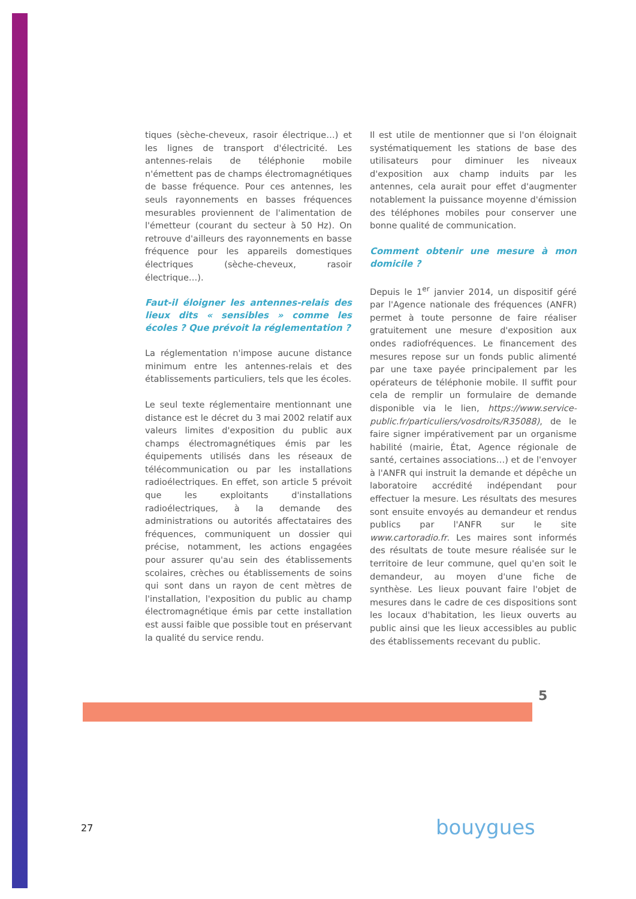tiques (sèche-cheveux, rasoir électrique…) et les lignes de transport d'électricité. Les antennes-relais de téléphonie mobile n'émettent pas de champs électromagnétiques de basse fréquence. Pour ces antennes, les seuls rayonnements en basses fréquences mesurables proviennent de l'alimentation de l'émetteur (courant du secteur à 50 Hz). On retrouve d'ailleurs des rayonnements en basse fréquence pour les appareils domestiques électriques (sèche-cheveux, rasoir électrique…).
Faut-il éloigner les antennes-relais des lieux dits « sensibles » comme les écoles ? Que prévoit la réglementation ?
La réglementation n'impose aucune distance minimum entre les antennes-relais et des établissements particuliers, tels que les écoles.
Le seul texte réglementaire mentionnant une distance est le décret du 3 mai 2002 relatif aux valeurs limites d'exposition du public aux champs électromagnétiques émis par les équipements utilisés dans les réseaux de télécommunication ou par les installations radioélectriques. En effet, son article 5 prévoit que les exploitants d'installations radioélectriques, à la demande des administrations ou autorités affectataires des fréquences, communiquent un dossier qui précise, notamment, les actions engagées pour assurer qu'au sein des établissements scolaires, crèches ou établissements de soins qui sont dans un rayon de cent mètres de l'installation, l'exposition du public au champ électromagnétique émis par cette installation est aussi faible que possible tout en préservant la qualité du service rendu.
Il est utile de mentionner que si l'on éloignait systématiquement les stations de base des utilisateurs pour diminuer les niveaux d'exposition aux champ induits par les antennes, cela aurait pour effet d'augmenter notablement la puissance moyenne d'émission des téléphones mobiles pour conserver une bonne qualité de communication.
Comment obtenir une mesure à mon domicile ?
Depuis le 1<sup>er</sup> janvier 2014, un dispositif géré par l'Agence nationale des fréquences (ANFR) permet à toute personne de faire réaliser gratuitement une mesure d'exposition aux ondes radiofréquences. Le financement des mesures repose sur un fonds public alimenté par une taxe payée principalement par les opérateurs de téléphonie mobile. Il suffit pour cela de remplir un formulaire de demande disponible via le lien, https://www.service-public.fr/particuliers/vosdroits/R35088), de le faire signer impérativement par un organisme habilité (mairie, État, Agence régionale de santé, certaines associations…) et de l'envoyer à l'ANFR qui instruit la demande et dépêche un laboratoire accrédité indépendant pour effectuer la mesure. Les résultats des mesures sont ensuite envoyés au demandeur et rendus publics par l'ANFR sur le site www.cartoradio.fr. Les maires sont informés des résultats de toute mesure réalisée sur le territoire de leur commune, quel qu'en soit le demandeur, au moyen d'une fiche de synthèse. Les lieux pouvant faire l'objet de mesures dans le cadre de ces dispositions sont les locaux d'habitation, les lieux ouverts au public ainsi que les lieux accessibles au public des établissements recevant du public.
5
27 bouygues